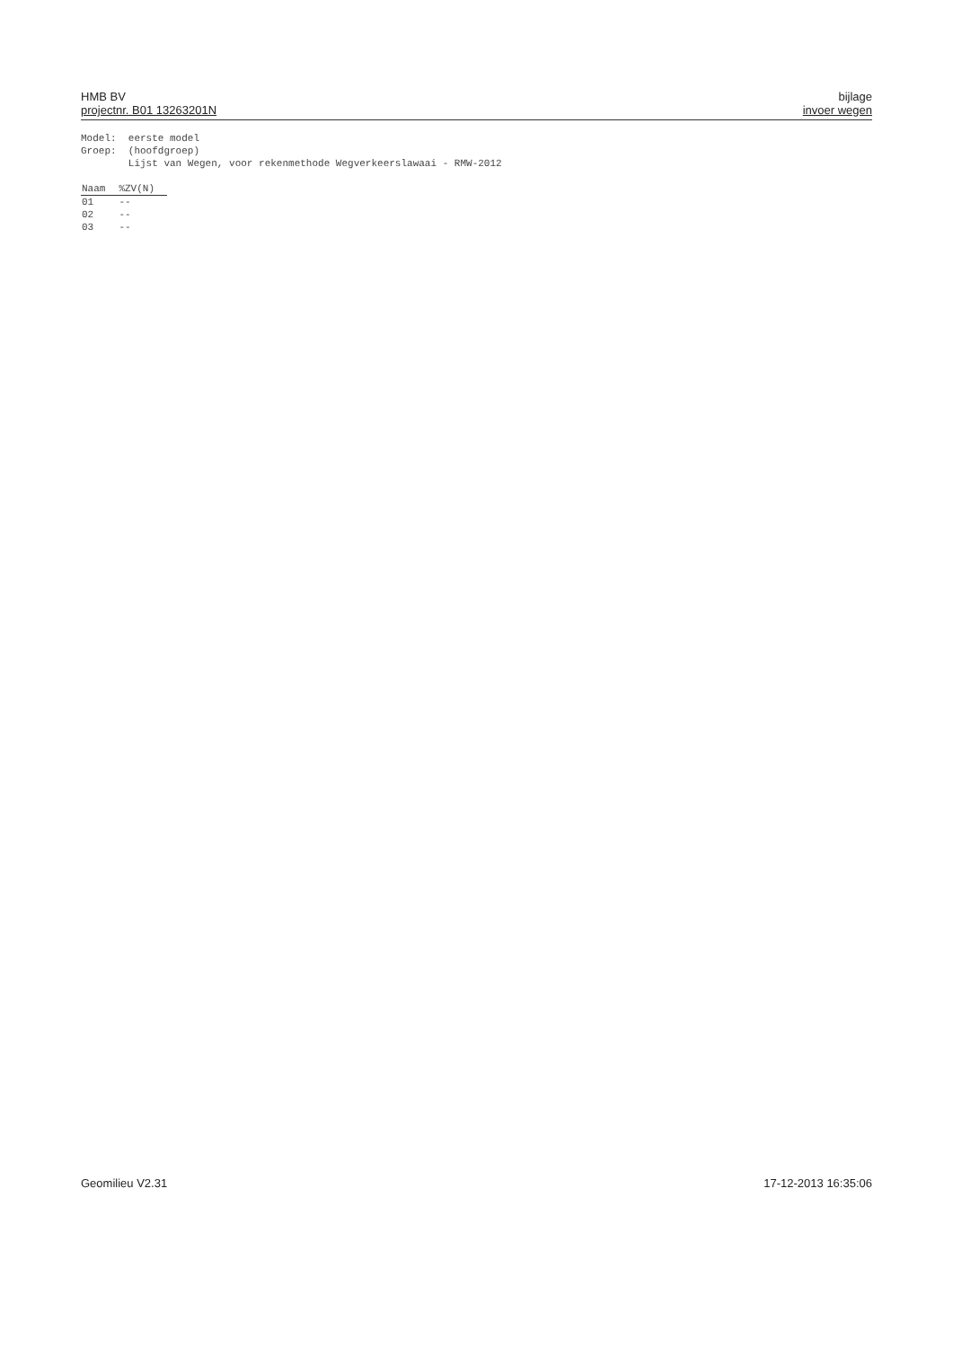HMB BV
projectnr. B01 13263201N
bijlage
invoer wegen
Model: eerste model
Groep: (hoofdgroep)
Lijst van Wegen, voor rekenmethode Wegverkeerslawaai - RMW-2012
| Naam | %ZV(N) |
| --- | --- |
| 01 | -- |
| 02 | -- |
| 03 | -- |
Geomilieu V2.31 17-12-2013 16:35:06